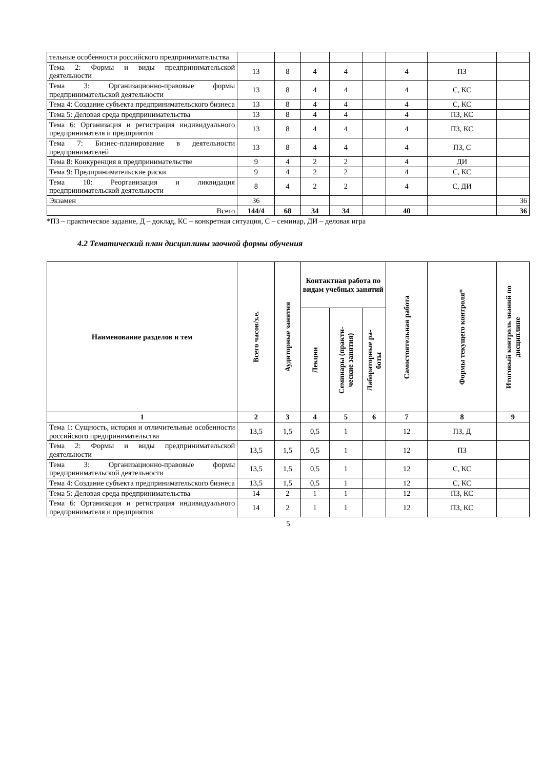| тельные особенности российского предпринимательства | | | | | | | | |
| Тема 2: Формы и виды предпринимательской деятельности | 13 | 8 | 4 | 4 | | 4 | ПЗ | |
| Тема 3: Организационно-правовые формы предпринимательской деятельности | 13 | 8 | 4 | 4 | | 4 | С, КС | |
| Тема 4: Создание субъекта предпринимательского бизнеса | 13 | 8 | 4 | 4 | | 4 | С, КС | |
| Тема 5: Деловая среда предпринимательства | 13 | 8 | 4 | 4 | | 4 | ПЗ, КС | |
| Тема 6: Организация и регистрация индивидуального предпринимателя и предприятия | 13 | 8 | 4 | 4 | | 4 | ПЗ, КС | |
| Тема 7: Бизнес-планирование в деятельности предпринимателей | 13 | 8 | 4 | 4 | | 4 | ПЗ, С | |
| Тема 8: Конкуренция в предпринимательстве | 9 | 4 | 2 | 2 | | 4 | ДИ | |
| Тема 9: Предпринимательские риски | 9 | 4 | 2 | 2 | | 4 | С, КС | |
| Тема 10: Реорганизация и ликвидация предпринимательской деятельности | 8 | 4 | 2 | 2 | | 4 | С, ДИ | |
| Экзамен | 36 | | | | | | | 36 |
| Всего | 144/4 | 68 | 34 | 34 | | 40 | | 36 |
*ПЗ – практическое задание, Д – доклад, КС – конкретная ситуация, С – семинар, ДИ – деловая игра
4.2 Тематический план дисциплины заочной формы обучения
| Наименование разделов и тем | Всего часов/з.е. | Аудиторные занятия | Контактная работа по видам учебных занятий | | | Самостоятельная работа | Формы текущего контроля* | Итоговый контроль знаний по дисциплине |
| --- | --- | --- | --- | --- | --- | --- | --- | --- |
| | | | Лекции | Семинары (практи- ческие занятия) | Лабораторные ра- боты | | | |
| 1 | 2 | 3 | 4 | 5 | 6 | 7 | 8 | 9 |
| Тема 1: Сущность, история и отличительные особенности российского предпринимательства | 13,5 | 1,5 | 0,5 | 1 | | 12 | ПЗ, Д | |
| Тема 2: Формы и виды предпринимательской деятельности | 13,5 | 1,5 | 0,5 | 1 | | 12 | ПЗ | |
| Тема 3: Организационно-правовые формы предпринимательской деятельности | 13,5 | 1,5 | 0,5 | 1 | | 12 | С, КС | |
| Тема 4: Создание субъекта предпринимательского бизнеса | 13,5 | 1,5 | 0,5 | 1 | | 12 | С, КС | |
| Тема 5: Деловая среда предпринимательства | 14 | 2 | 1 | 1 | | 12 | ПЗ, КС | |
| Тема 6: Организация и регистрация индивидуального предпринимателя и предприятия | 14 | 2 | 1 | 1 | | 12 | ПЗ, КС | |
5